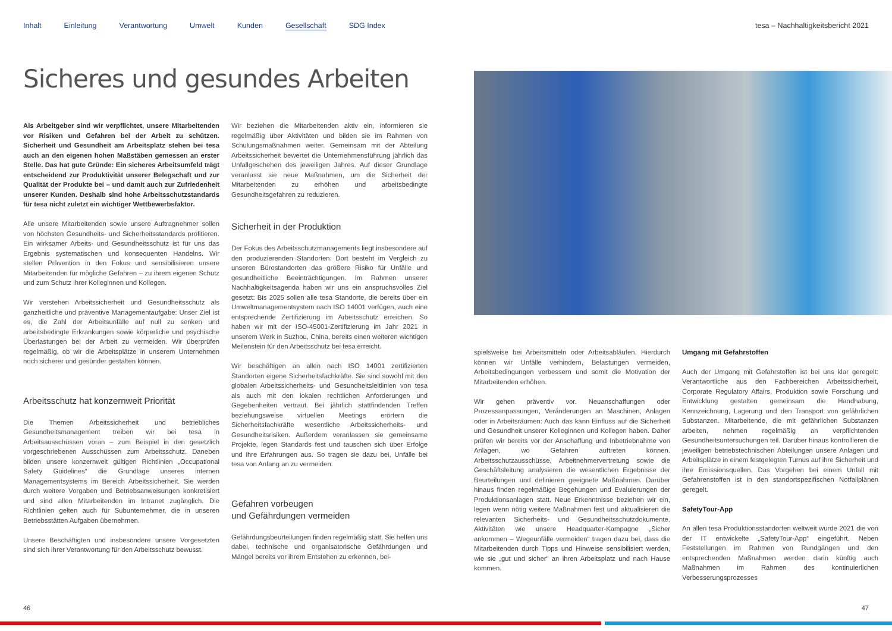Inhalt Einleitung Verantwortung Umwelt Kunden Gesellschaft SDG Index tesa – Nachhaltigkeitsbericht 2021
Sicheres und gesundes Arbeiten
Als Arbeitgeber sind wir verpflichtet, unsere Mitarbeitenden vor Risiken und Gefahren bei der Arbeit zu schützen. Sicherheit und Gesundheit am Arbeitsplatz stehen bei tesa auch an den eigenen hohen Maßstäben gemessen an erster Stelle. Das hat gute Gründe: Ein sicheres Arbeitsumfeld trägt entscheidend zur Produktivität unserer Belegschaft und zur Qualität der Produkte bei – und damit auch zur Zufriedenheit unserer Kunden. Deshalb sind hohe Arbeitsschutzstandards für tesa nicht zuletzt ein wichtiger Wettbewerbsfaktor.
Alle unsere Mitarbeitenden sowie unsere Auftragnehmer sollen von höchsten Gesundheits- und Sicherheitsstandards profitieren. Ein wirksamer Arbeits- und Gesundheitsschutz ist für uns das Ergebnis systematischen und konsequenten Handelns. Wir stellen Prävention in den Fokus und sensibilisieren unsere Mitarbeitenden für mögliche Gefahren – zu ihrem eigenen Schutz und zum Schutz ihrer Kolleginnen und Kollegen.
Wir verstehen Arbeitssicherheit und Gesundheitsschutz als ganzheitliche und präventive Managementaufgabe: Unser Ziel ist es, die Zahl der Arbeitsunfälle auf null zu senken und arbeitsbedingte Erkrankungen sowie körperliche und psychische Überlastungen bei der Arbeit zu vermeiden. Wir überprüfen regelmäßig, ob wir die Arbeitsplätze in unserem Unternehmen noch sicherer und gesünder gestalten können.
Arbeitsschutz hat konzernweit Priorität
Die Themen Arbeitssicherheit und betriebliches Gesundheitsmanagement treiben wir bei tesa in Arbeitsausschüssen voran – zum Beispiel in den gesetzlich vorgeschriebenen Ausschüssen zum Arbeitsschutz. Daneben bilden unsere konzernweit gültigen Richtlinien „Occupational Safety Guidelines“ die Grundlage unseres internen Managementsystems im Bereich Arbeitssicherheit. Sie werden durch weitere Vorgaben und Betriebsanweisungen konkretisiert und sind allen Mitarbeitenden im Intranet zugänglich. Die Richtlinien gelten auch für Subunternehmer, die in unseren Betriebsstätten Aufgaben übernehmen.
Unsere Beschäftigten und insbesondere unsere Vorgesetzten sind sich ihrer Verantwortung für den Arbeitsschutz bewusst.
Wir beziehen die Mitarbeitenden aktiv ein, informieren sie regelmäßig über Aktivitäten und bilden sie im Rahmen von Schulungsmaßnahmen weiter. Gemeinsam mit der Abteilung Arbeitssicherheit bewertet die Unternehmensführung jährlich das Unfallgeschehen des jeweiligen Jahres. Auf dieser Grundlage veranlasst sie neue Maßnahmen, um die Sicherheit der Mitarbeitenden zu erhöhen und arbeitsbedingte Gesundheitsgefahren zu reduzieren.
Sicherheit in der Produktion
Der Fokus des Arbeitsschutzmanagements liegt insbesondere auf den produzierenden Standorten: Dort besteht im Vergleich zu unseren Bürostandorten das größere Risiko für Unfälle und gesundheitliche Beeinträchtigungen. Im Rahmen unserer Nachhaltigkeitsagenda haben wir uns ein anspruchsvolles Ziel gesetzt: Bis 2025 sollen alle tesa Standorte, die bereits über ein Umweltmanagementsystem nach ISO 14001 verfügen, auch eine entsprechende Zertifizierung im Arbeitsschutz erreichen. So haben wir mit der ISO-45001-Zertifizierung im Jahr 2021 in unserem Werk in Suzhou, China, bereits einen weiteren wichtigen Meilenstein für den Arbeitsschutz bei tesa erreicht.
Wir beschäftigen an allen nach ISO 14001 zertifizierten Standorten eigene Sicherheitsfachkräfte. Sie sind sowohl mit den globalen Arbeitssicherheits- und Gesundheitsleitlinien von tesa als auch mit den lokalen rechtlichen Anforderungen und Gegebenheiten vertraut. Bei jährlich stattfindenden Treffen beziehungsweise virtuellen Meetings erörtern die Sicherheitsfachkräfte wesentliche Arbeitssicherheits- und Gesundheitsrisiken. Außerdem veranlassen sie gemeinsame Projekte, legen Standards fest und tauschen sich über Erfolge und ihre Erfahrungen aus. So tragen sie dazu bei, Unfälle bei tesa von Anfang an zu vermeiden.
Gefahren vorbeugen
und Gefährdungen vermeiden
Gefährdungsbeurteilungen finden regelmäßig statt. Sie helfen uns dabei, technische und organisatorische Gefährdungen und Mängel bereits vor ihrem Entstehen zu erkennen, bei-
spielsweise bei Arbeitsmitteln oder Arbeitsabläufen. Hierdurch können wir Unfälle verhindern, Belastungen vermeiden, Arbeitsbedingungen verbessern und somit die Motivation der Mitarbeitenden erhöhen.
Wir gehen präventiv vor. Neuanschaffungen oder Prozessanpassungen, Veränderungen an Maschinen, Anlagen oder in Arbeitsräumen: Auch das kann Einfluss auf die Sicherheit und Gesundheit unserer Kolleginnen und Kollegen haben. Daher prüfen wir bereits vor der Anschaffung und Inbetriebnahme von Anlagen, wo Gefahren auftreten können. Arbeitsschutzausschüsse, Arbeitnehmervertretung sowie die Geschäftsleitung analysieren die wesentlichen Ergebnisse der Beurteilungen und definieren geeignete Maßnahmen. Darüber hinaus finden regelmäßige Begehungen und Evaluierungen der Produktionsanlagen statt. Neue Erkenntnisse beziehen wir ein, legen wenn nötig weitere Maßnahmen fest und aktualisieren die relevanten Sicherheits- und Gesundheitsschutzdokumente. Aktivitäten wie unsere Headquarter-Kampagne „Sicher ankommen – Wegeunfälle vermeiden“ tragen dazu bei, dass die Mitarbeitenden durch Tipps und Hinweise sensibilisiert werden, wie sie „gut und sicher“ an ihren Arbeitsplatz und nach Hause kommen.
Umgang mit Gefahrstoffen
Auch der Umgang mit Gefahrstoffen ist bei uns klar geregelt: Verantwortliche aus den Fachbereichen Arbeitssicherheit, Corporate Regulatory Affairs, Produktion sowie Forschung und Entwicklung gestalten gemeinsam die Handhabung, Kennzeichnung, Lagerung und den Transport von gefährlichen Substanzen. Mitarbeitende, die mit gefährlichen Substanzen arbeiten, nehmen regelmäßig an verpflichtenden Gesundheitsuntersuchungen teil. Darüber hinaus kontrollieren die jeweiligen betriebstechnischen Abteilungen unsere Anlagen und Arbeitsplätze in einem festgelegten Turnus auf ihre Sicherheit und ihre Emissionsquellen. Das Vorgehen bei einem Unfall mit Gefahrenstoffen ist in den standortspezifischen Notfallplänen geregelt.
SafetyTour-App
An allen tesa Produktionsstandorten weltweit wurde 2021 die von der IT entwickelte „SafetyTour-App“ eingeführt. Neben Feststellungen im Rahmen von Rundgängen und den entsprechenden Maßnahmen werden darin künftig auch Maßnahmen im Rahmen des kontinuierlichen Verbesserungsprozesses
46 47